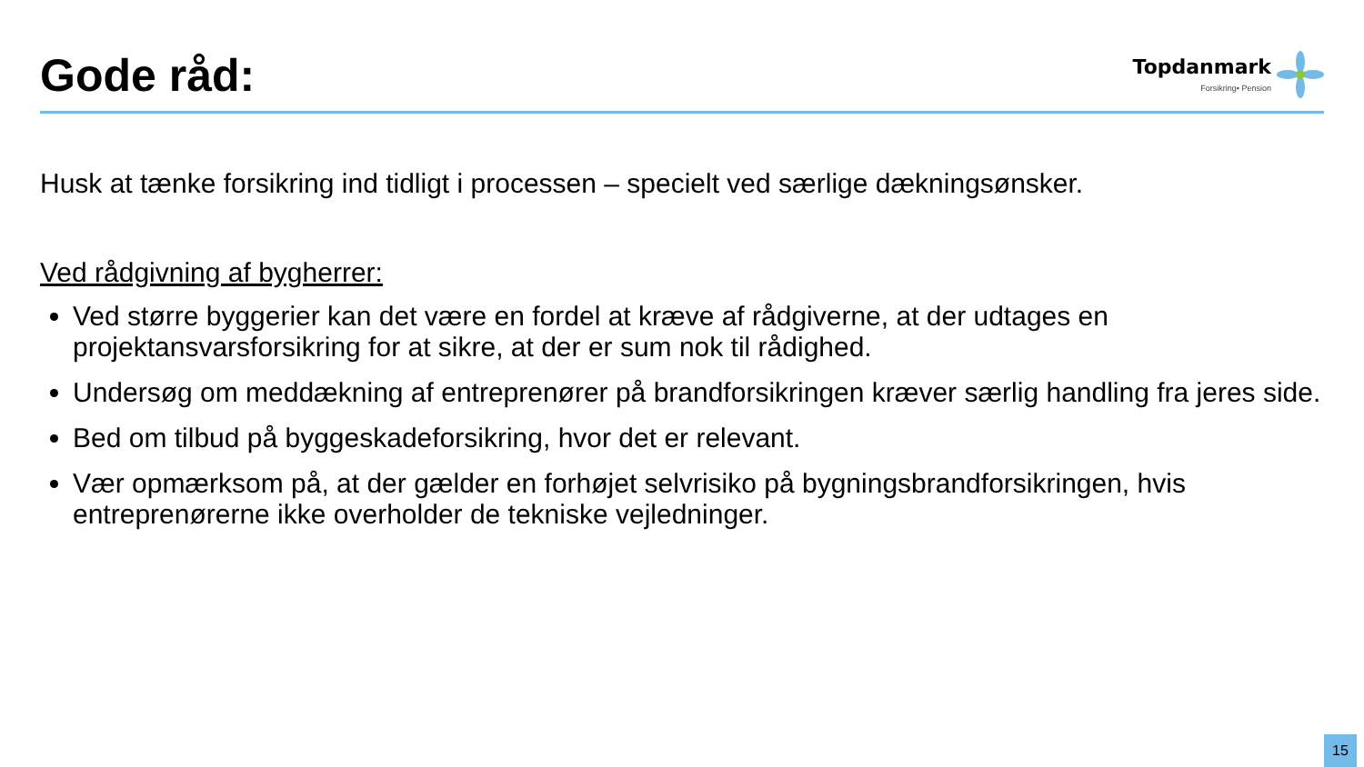Gode råd:
Topdanmark
Forsikring• Pension
Husk at tænke forsikring ind tidligt i processen – specielt ved særlige dækningsønsker.
Ved rådgivning af bygherrer:
Ved større byggerier kan det være en fordel at kræve af rådgiverne, at der udtages en projektansvarsforsikring for at sikre, at der er sum nok til rådighed.
Undersøg om meddækning af entreprenører på brandforsikringen kræver særlig handling fra jeres side.
Bed om tilbud på byggeskadeforsikring, hvor det er relevant.
Vær opmærksom på, at der gælder en forhøjet selvrisiko på bygningsbrandforsikringen, hvis entreprenørerne ikke overholder de tekniske vejledninger.
15